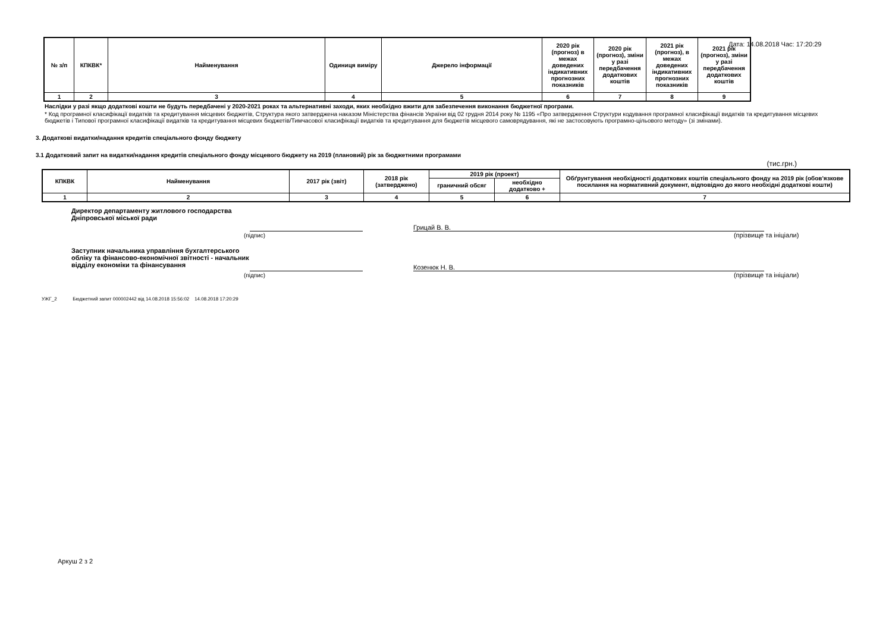Дата: 14.08.2018 Час: 17:20:29
| № з/п | КПКВК* | Найменування | Одиниця виміру | Джерело інформації | 2020 рік (прогноз) в межах доведених індикативних прогнозних показників | 2020 рік (прогноз), зміни у разі передбачення додаткових коштів | 2021 рік (прогноз), в межах доведених індикативних прогнозних показників | 2021 рік (прогноз), зміни у разі передбачення додаткових коштів |
| --- | --- | --- | --- | --- | --- | --- | --- | --- |
| 1 | 2 | 3 | 4 | 5 | 6 | 7 | 8 | 9 |
Наслідки у разі якщо додаткові кошти не будуть передбачені у 2020-2021 роках та альтернативні заходи, яких необхідно вжити для забезпечення виконання бюджетної програми.
* Код програмної класифікації видатків та кредитування місцевих бюджетів, Структура якого затверджена наказом Міністерства фінансів України від 02 грудня 2014 року № 1195 «Про затвердження Структури кодування програмної класифікації видатків та кредитування місцевих бюджетів і Типової програмної класифікації видатків та кредитування місцевих бюджетів/Тимчасової класифікації видатків та кредитування для бюджетів місцевого самоврядування, які не застосовують програмно-цільового методу» (зі змінами).
3. Додаткові видатки/надання кредитів спеціального фонду бюджету
3.1 Додатковий запит на видатки/надання кредитів спеціального фонду місцевого бюджету на 2019 (плановий) рік за бюджетними програмами
(тис.грн.)
| КПКВК | Найменування | 2017 рік (звіт) | 2018 рік (затверджено) | 2019 рік (проект) | | Обґрунтування необхідності додаткових коштів спеціального фонду на 2019 рік (обов'язкове посилання на нормативний документ, відповідно до якого необхідні додаткові кошти) |
| --- | --- | --- | --- | --- | --- | --- |
| | | | | граничний обсяг | необхідно додатково + | |
| 1 | 2 | 3 | 4 | 5 | 6 | 7 |
Директор департаменту житлового господарства Дніпровської міської ради
Грицай В. В.
(підпис) (прізвище та ініціали)
Заступник начальника управління бухгалтерського обліку та фінансово-економічної звітності - начальник відділу економіки та фінансування
Козенюк Н. В.
(підпис) (прізвище та ініціали)
УЖГ_2 Бюджетний запит 000002442 від 14.08.2018 15:56:02 14.08.2018 17:20:29
Аркуш 2 з 2